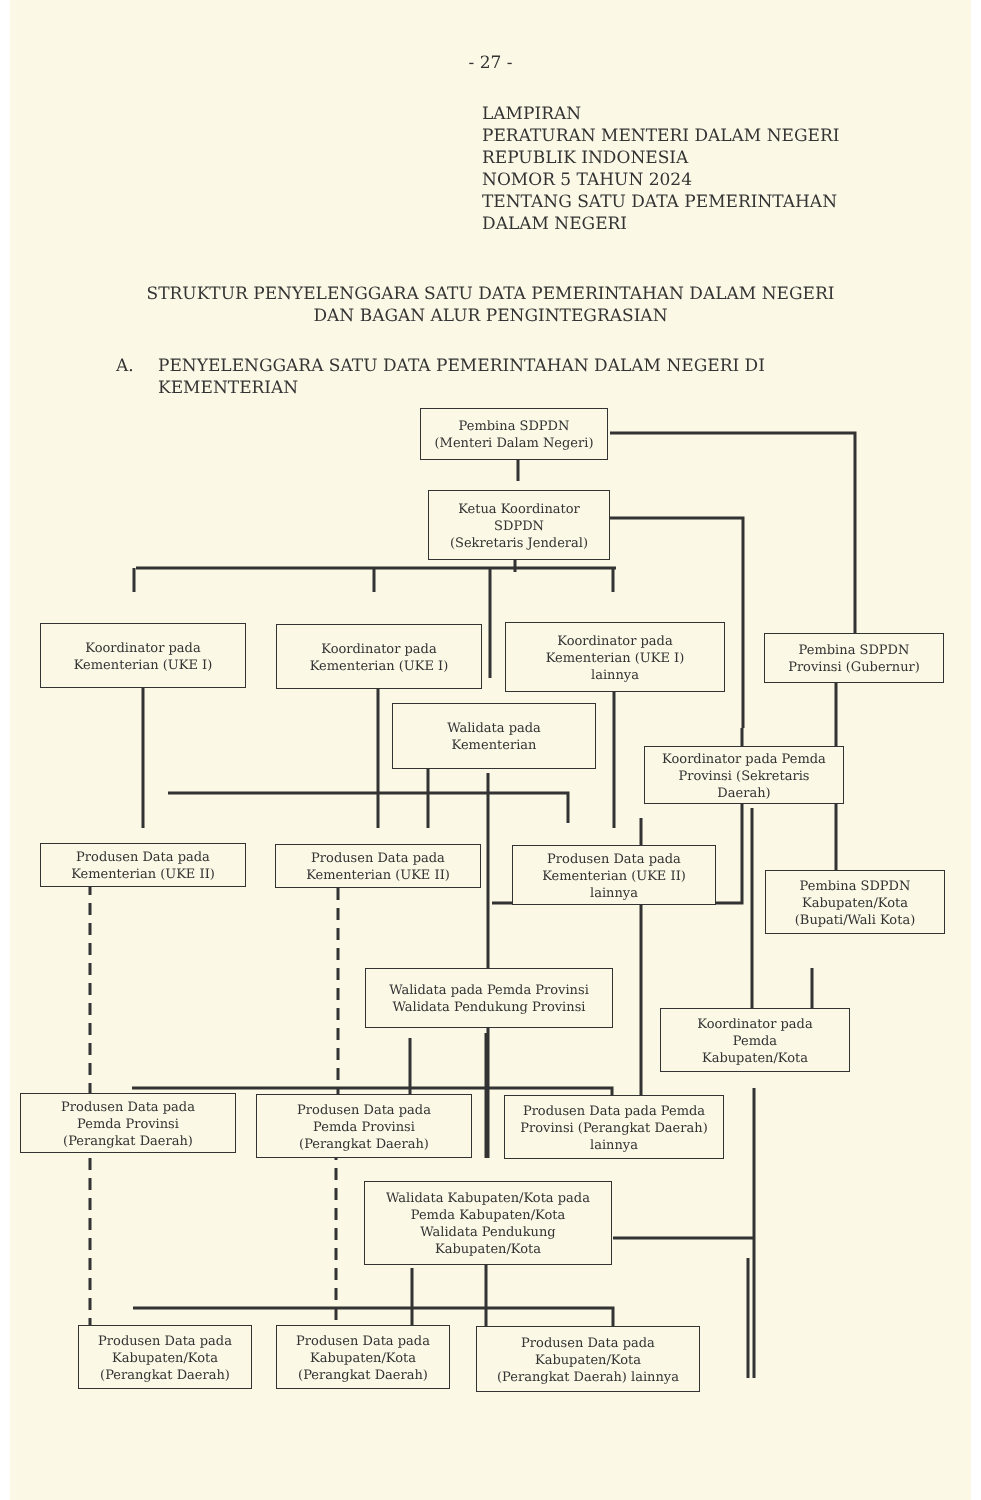- 27 -
LAMPIRAN
PERATURAN MENTERI DALAM NEGERI
REPUBLIK INDONESIA
NOMOR 5 TAHUN 2024
TENTANG SATU DATA PEMERINTAHAN
DALAM NEGERI
STRUKTUR PENYELENGGARA SATU DATA PEMERINTAHAN DALAM NEGERI
DAN BAGAN ALUR PENGINTEGRASIAN
A. PENYELENGGARA SATU DATA PEMERINTAHAN DALAM NEGERI DI KEMENTERIAN
Pembina SDPDN
(Menteri Dalam Negeri)
Ketua Koordinator
SDPDN
(Sekretaris Jenderal)
Koordinator pada
Kementerian (UKE I)
Koordinator pada
Kementerian (UKE I)
Koordinator pada
Kementerian (UKE I)
lainnya
Pembina SDPDN
Provinsi (Gubernur)
Walidata pada
Kementerian
Koordinator pada Pemda
Provinsi (Sekretaris
Daerah)
Produsen Data pada
Kementerian (UKE II)
Produsen Data pada
Kementerian (UKE II)
Produsen Data pada
Kementerian (UKE II)
lainnya
Pembina SDPDN
Kabupaten/Kota
(Bupati/Wali Kota)
Walidata pada Pemda Provinsi
Walidata Pendukung Provinsi
Koordinator pada
Pemda
Kabupaten/Kota
Produsen Data pada
Pemda Provinsi
(Perangkat Daerah)
Produsen Data pada
Pemda Provinsi
(Perangkat Daerah)
Produsen Data pada Pemda
Provinsi (Perangkat Daerah)
lainnya
Walidata Kabupaten/Kota pada
Pemda Kabupaten/Kota
Walidata Pendukung
Kabupaten/Kota
Produsen Data pada
Kabupaten/Kota
(Perangkat Daerah)
Produsen Data pada
Kabupaten/Kota
(Perangkat Daerah)
Produsen Data pada
Kabupaten/Kota
(Perangkat Daerah) lainnya